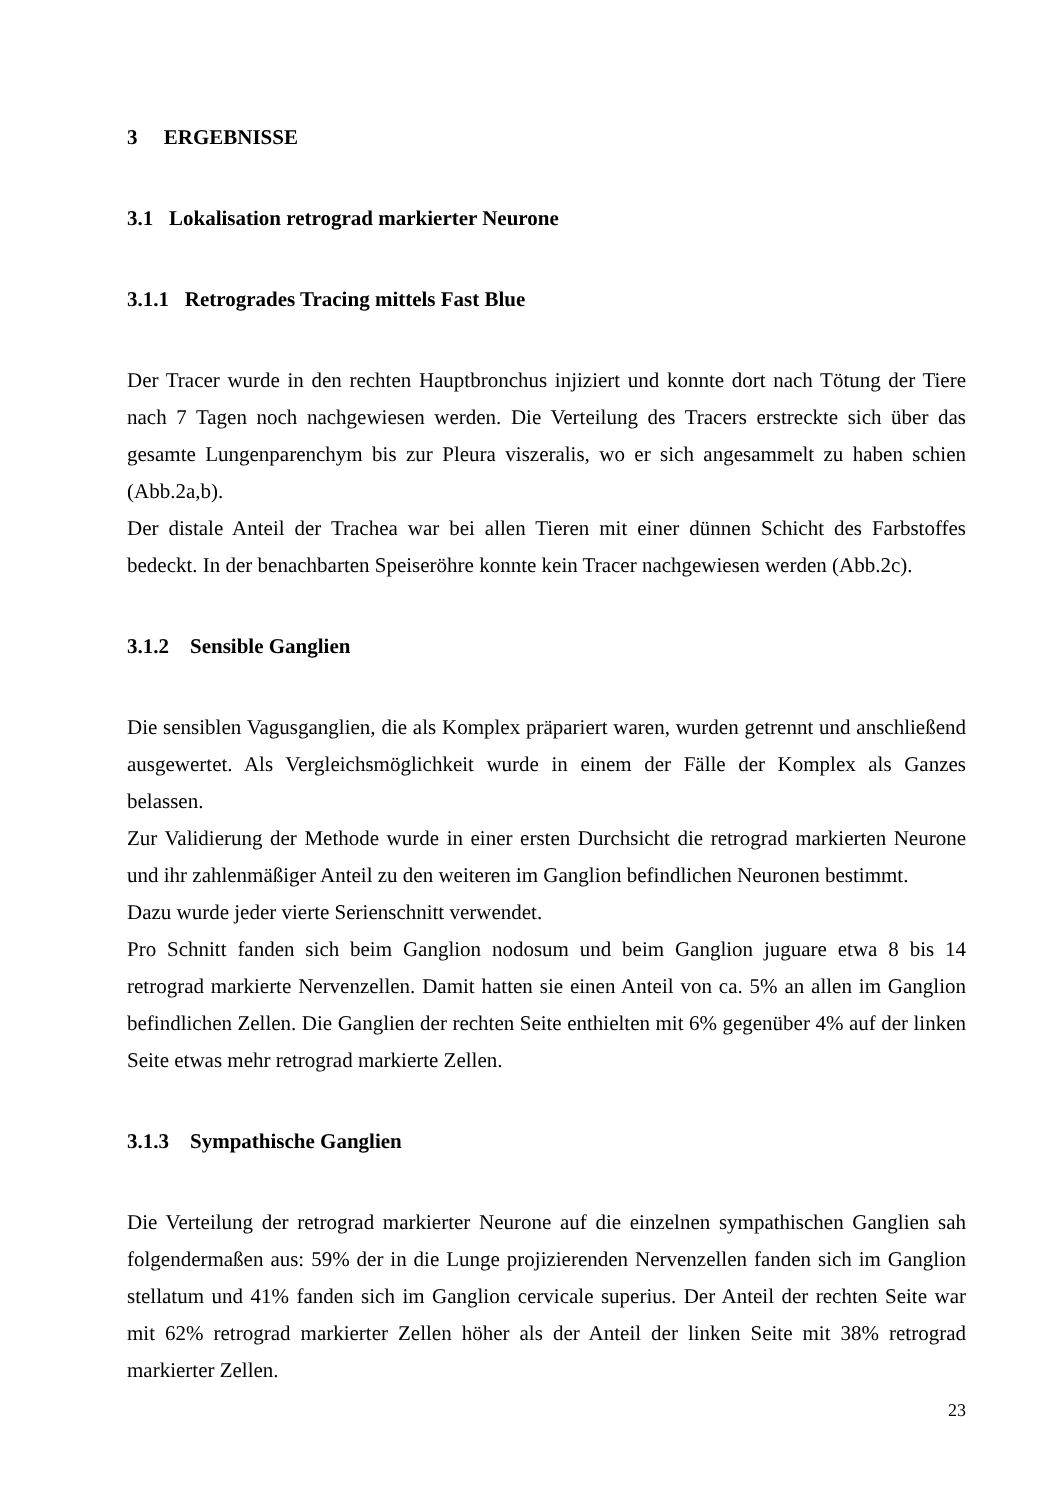3 ERGEBNISSE
3.1 Lokalisation retrograd markierter Neurone
3.1.1 Retrogrades Tracing mittels Fast Blue
Der Tracer wurde in den rechten Hauptbronchus injiziert und konnte dort nach Tötung der Tiere nach 7 Tagen noch nachgewiesen werden. Die Verteilung des Tracers erstreckte sich über das gesamte Lungenparenchym bis zur Pleura viszeralis, wo er sich angesammelt zu haben schien (Abb.2a,b).
Der distale Anteil der Trachea war bei allen Tieren mit einer dünnen Schicht des Farbstoffes bedeckt. In der benachbarten Speiseröhre konnte kein Tracer nachgewiesen werden (Abb.2c).
3.1.2 Sensible Ganglien
Die sensiblen Vagusganglien, die als Komplex präpariert waren, wurden getrennt und anschließend ausgewertet. Als Vergleichsmöglichkeit wurde in einem der Fälle der Komplex als Ganzes belassen.
Zur Validierung der Methode wurde in einer ersten Durchsicht die retrograd markierten Neurone und ihr zahlenmäßiger Anteil zu den weiteren im Ganglion befindlichen Neuronen bestimmt.
Dazu wurde jeder vierte Serienschnitt verwendet.
Pro Schnitt fanden sich beim Ganglion nodosum und beim Ganglion juguare etwa 8 bis 14 retrograd markierte Nervenzellen. Damit hatten sie einen Anteil von ca. 5% an allen im Ganglion befindlichen Zellen. Die Ganglien der rechten Seite enthielten mit 6% gegenüber 4% auf der linken Seite etwas mehr retrograd markierte Zellen.
3.1.3 Sympathische Ganglien
Die Verteilung der retrograd markierter Neurone auf die einzelnen sympathischen Ganglien sah folgendermaßen aus: 59% der in die Lunge projizierenden Nervenzellen fanden sich im Ganglion stellatum und 41% fanden sich im Ganglion cervicale superius. Der Anteil der rechten Seite war mit 62% retrograd markierter Zellen höher als der Anteil der linken Seite mit 38% retrograd markierter Zellen.
23